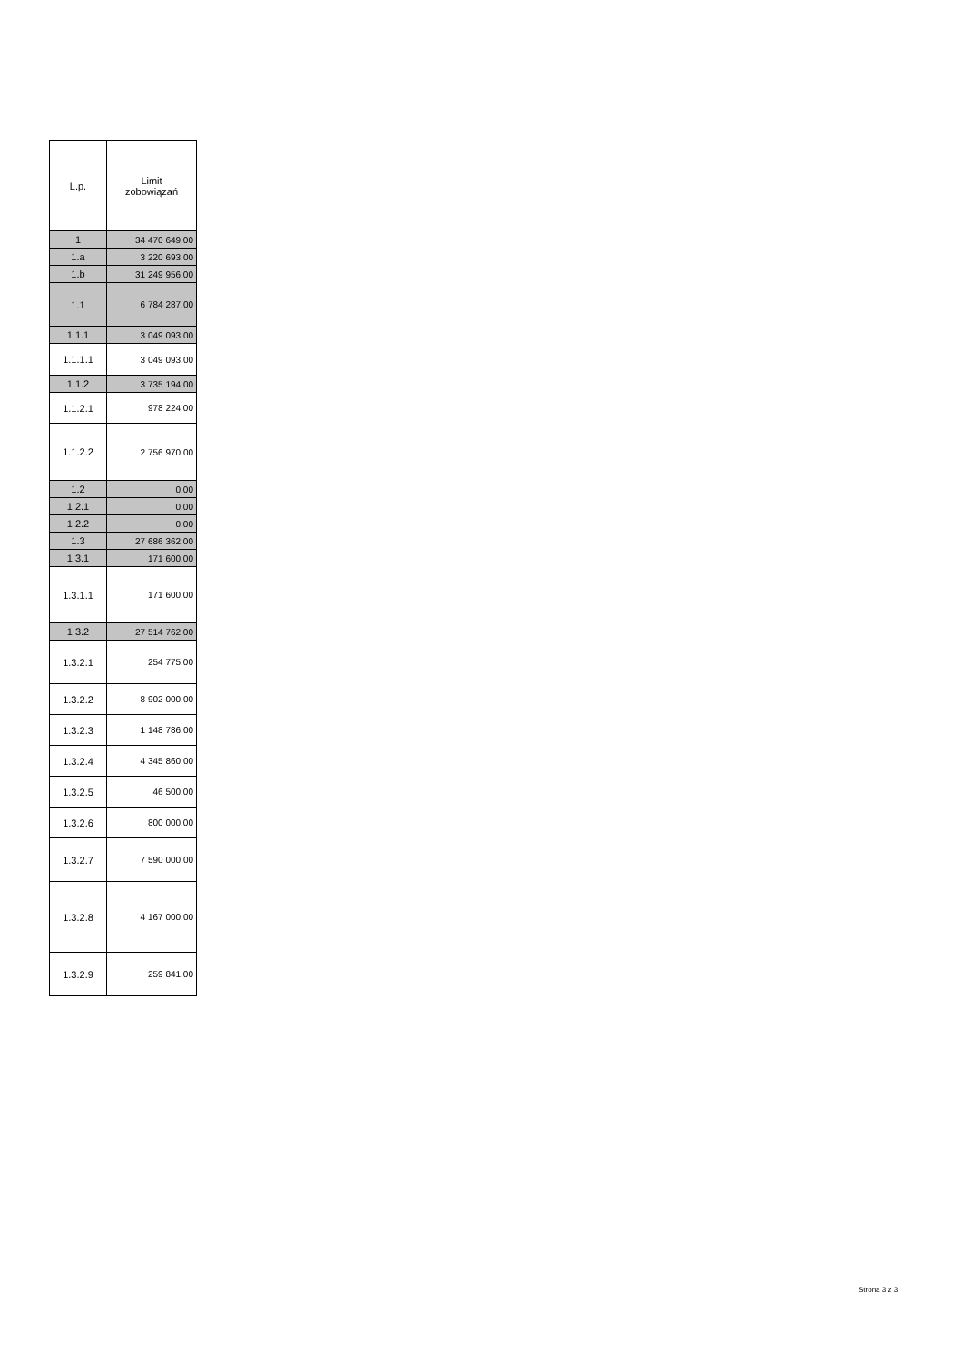| L.p. | Limit zobowiązań |
| --- | --- |
| 1 | 34 470 649,00 |
| 1.a | 3 220 693,00 |
| 1.b | 31 249 956,00 |
| 1.1 | 6 784 287,00 |
| 1.1.1 | 3 049 093,00 |
| 1.1.1.1 | 3 049 093,00 |
| 1.1.2 | 3 735 194,00 |
| 1.1.2.1 | 978 224,00 |
| 1.1.2.2 | 2 756 970,00 |
| 1.2 | 0,00 |
| 1.2.1 | 0,00 |
| 1.2.2 | 0,00 |
| 1.3 | 27 686 362,00 |
| 1.3.1 | 171 600,00 |
| 1.3.1.1 | 171 600,00 |
| 1.3.2 | 27 514 762,00 |
| 1.3.2.1 | 254 775,00 |
| 1.3.2.2 | 8 902 000,00 |
| 1.3.2.3 | 1 148 786,00 |
| 1.3.2.4 | 4 345 860,00 |
| 1.3.2.5 | 46 500,00 |
| 1.3.2.6 | 800 000,00 |
| 1.3.2.7 | 7 590 000,00 |
| 1.3.2.8 | 4 167 000,00 |
| 1.3.2.9 | 259 841,00 |
Strona 3 z 3